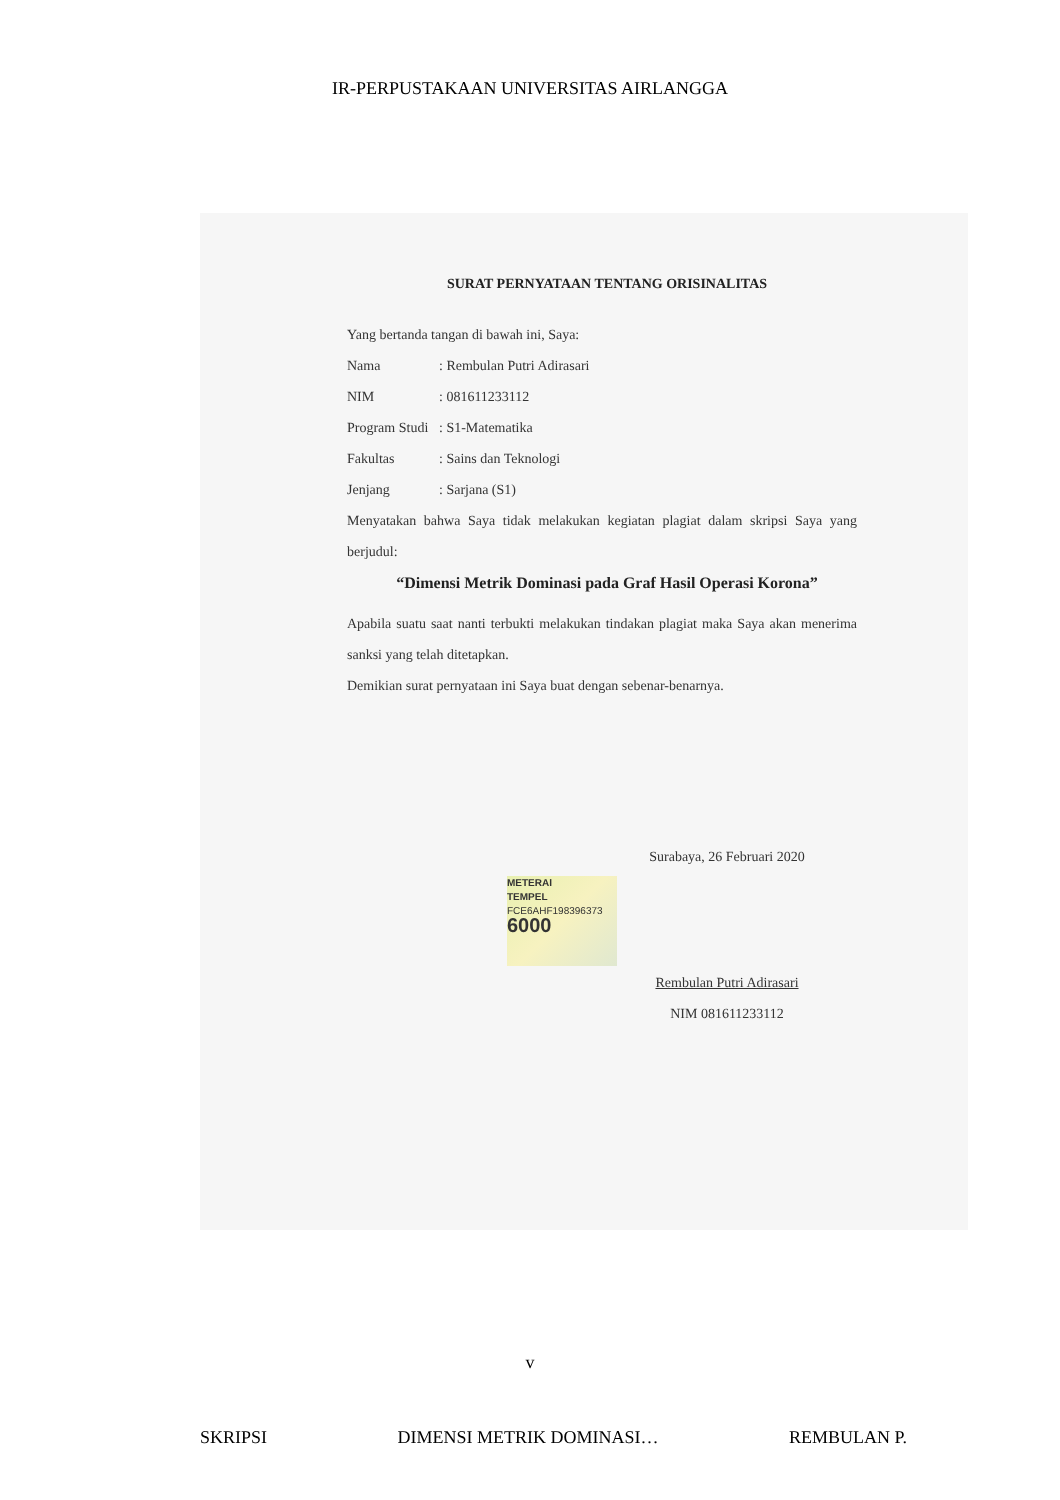IR-PERPUSTAKAAN UNIVERSITAS AIRLANGGA
SURAT PERNYATAAN TENTANG ORISINALITAS
Yang bertanda tangan di bawah ini, Saya:
Nama: Rembulan Putri Adirasari
NIM: 081611233112
Program Studi: S1-Matematika
Fakultas: Sains dan Teknologi
Jenjang: Sarjana (S1)
Menyatakan bahwa Saya tidak melakukan kegiatan plagiat dalam skripsi Saya yang berjudul:
“Dimensi Metrik Dominasi pada Graf Hasil Operasi Korona”
Apabila suatu saat nanti terbukti melakukan tindakan plagiat maka Saya akan menerima sanksi yang telah ditetapkan.
Demikian surat pernyataan ini Saya buat dengan sebenar-benarnya.
Surabaya, 26 Februari 2020
METERAI
TEMPEL
FCE6AHF198396373
6000
Rembulan Putri Adirasari
NIM 081611233112
v
SKRIPSI DIMENSI METRIK DOMINASI… REMBULAN P.